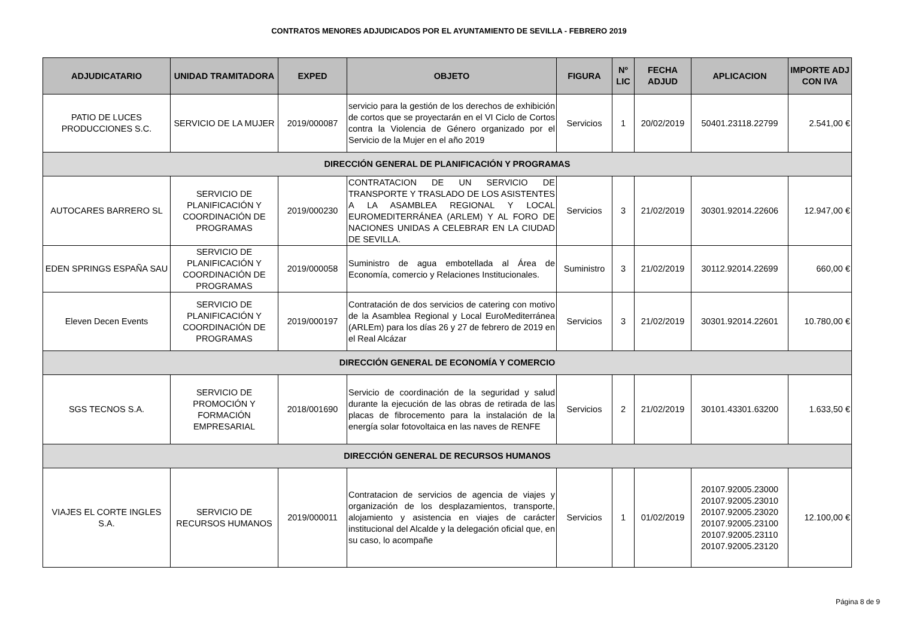CONTRATOS MENORES ADJUDICADOS POR EL AYUNTAMIENTO DE SEVILLA - FEBRERO 2019
| ADJUDICATARIO | UNIDAD TRAMITADORA | EXPED | OBJETO | FIGURA | Nº LIC | FECHA ADJUD | APLICACION | IMPORTE ADJ CON IVA |
| --- | --- | --- | --- | --- | --- | --- | --- | --- |
| PATIO DE LUCES PRODUCCIONES S.C. | SERVICIO DE LA MUJER | 2019/000087 | servicio para la gestión de los derechos de exhibición de cortos que se proyectarán en el VI Ciclo de Cortos contra la Violencia de Género organizado por el Servicio de la Mujer en el año 2019 | Servicios | 1 | 20/02/2019 | 50401.23118.22799 | 2.541,00 € |
| DIRECCIÓN GENERAL DE PLANIFICACIÓN Y PROGRAMAS | | | | | | | | |
| AUTOCARES BARRERO SL | SERVICIO DE PLANIFICACIÓN Y COORDINACIÓN DE PROGRAMAS | 2019/000230 | CONTRATACION DE UN SERVICIO DE TRANSPORTE Y TRASLADO DE LOS ASISTENTES A LA ASAMBLEA REGIONAL Y LOCAL EUROMEDITERRÁNEA (ARLEM) Y AL FORO DE NACIONES UNIDAS A CELEBRAR EN LA CIUDAD DE SEVILLA. | Servicios | 3 | 21/02/2019 | 30301.92014.22606 | 12.947,00 € |
| EDEN SPRINGS ESPAÑA SAU | SERVICIO DE PLANIFICACIÓN Y COORDINACIÓN DE PROGRAMAS | 2019/000058 | Suministro de agua embotellada al Área de Economía, comercio y Relaciones Institucionales. | Suministro | 3 | 21/02/2019 | 30112.92014.22699 | 660,00 € |
| Eleven Decen Events | SERVICIO DE PLANIFICACIÓN Y COORDINACIÓN DE PROGRAMAS | 2019/000197 | Contratación de dos servicios de catering con motivo de la Asamblea Regional y Local EuroMediterránea (ARLEm) para los días 26 y 27 de febrero de 2019 en el Real Alcázar | Servicios | 3 | 21/02/2019 | 30301.92014.22601 | 10.780,00 € |
| DIRECCIÓN GENERAL DE ECONOMÍA Y COMERCIO | | | | | | | | |
| SGS TECNOS S.A. | SERVICIO DE PROMOCIÓN Y FORMACIÓN EMPRESARIAL | 2018/001690 | Servicio de coordinación de la seguridad y salud durante la ejecución de las obras de retirada de las placas de fibrocemento para la instalación de la energía solar fotovoltaica en las naves de RENFE | Servicios | 2 | 21/02/2019 | 30101.43301.63200 | 1.633,50 € |
| DIRECCIÓN GENERAL DE RECURSOS HUMANOS | | | | | | | | |
| VIAJES EL CORTE INGLES S.A. | SERVICIO DE RECURSOS HUMANOS | 2019/000011 | Contratacion de servicios de agencia de viajes y organización de los desplazamientos, transporte, alojamiento y asistencia en viajes de carácter institucional del Alcalde y la delegación oficial que, en su caso, lo acompañe | Servicios | 1 | 01/02/2019 | 20107.92005.23000 20107.92005.23010 20107.92005.23020 20107.92005.23100 20107.92005.23110 20107.92005.23120 | 12.100,00 € |
Página 8 de 9